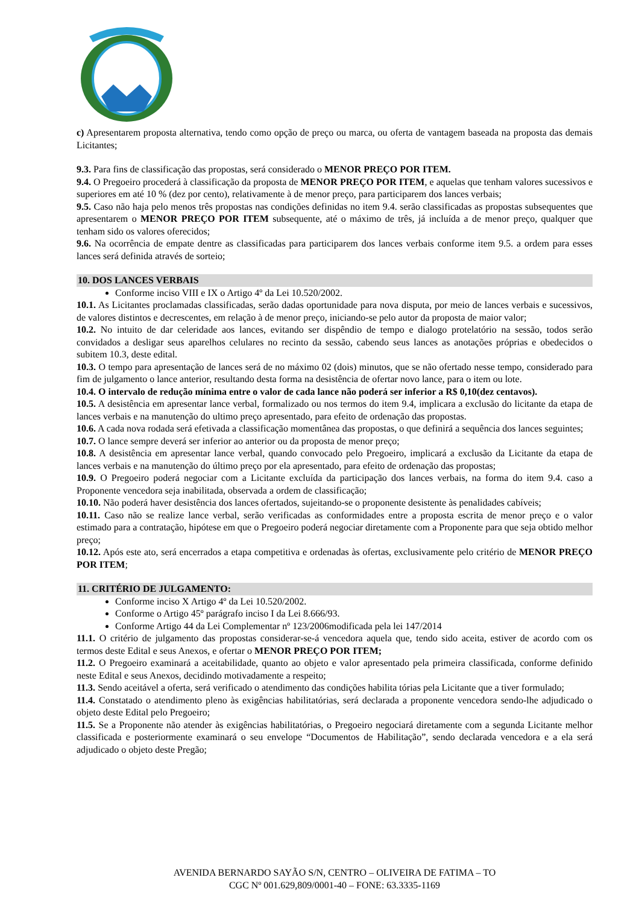c) Apresentarem proposta alternativa, tendo como opção de preço ou marca, ou oferta de vantagem baseada na proposta das demais Licitantes;
9.3. Para fins de classificação das propostas, será considerado o MENOR PREÇO POR ITEM.
9.4. O Pregoeiro procederá à classificação da proposta de MENOR PREÇO POR ITEM, e aquelas que tenham valores sucessivos e superiores em até 10 % (dez por cento), relativamente à de menor preço, para participarem dos lances verbais;
9.5. Caso não haja pelo menos três propostas nas condições definidas no item 9.4. serão classificadas as propostas subsequentes que apresentarem o MENOR PREÇO POR ITEM subsequente, até o máximo de três, já incluída a de menor preço, qualquer que tenham sido os valores oferecidos;
9.6. Na ocorrência de empate dentre as classificadas para participarem dos lances verbais conforme item 9.5. a ordem para esses lances será definida através de sorteio;
10. DOS LANCES VERBAIS
Conforme inciso VIII e IX o Artigo 4º da Lei 10.520/2002.
10.1. As Licitantes proclamadas classificadas, serão dadas oportunidade para nova disputa, por meio de lances verbais e sucessivos, de valores distintos e decrescentes, em relação à de menor preço, iniciando-se pelo autor da proposta de maior valor;
10.2. No intuito de dar celeridade aos lances, evitando ser dispêndio de tempo e dialogo protelatório na sessão, todos serão convidados a desligar seus aparelhos celulares no recinto da sessão, cabendo seus lances as anotações próprias e obedecidos o subitem 10.3, deste edital.
10.3. O tempo para apresentação de lances será de no máximo 02 (dois) minutos, que se não ofertado nesse tempo, considerado para fim de julgamento o lance anterior, resultando desta forma na desistência de ofertar novo lance, para o item ou lote.
10.4. O intervalo de redução mínima entre o valor de cada lance não poderá ser inferior a R$ 0,10(dez centavos).
10.5. A desistência em apresentar lance verbal, formalizado ou nos termos do item 9.4, implicara a exclusão do licitante da etapa de lances verbais e na manutenção do ultimo preço apresentado, para efeito de ordenação das propostas.
10.6. A cada nova rodada será efetivada a classificação momentânea das propostas, o que definirá a sequência dos lances seguintes;
10.7. O lance sempre deverá ser inferior ao anterior ou da proposta de menor preço;
10.8. A desistência em apresentar lance verbal, quando convocado pelo Pregoeiro, implicará a exclusão da Licitante da etapa de lances verbais e na manutenção do último preço por ela apresentado, para efeito de ordenação das propostas;
10.9. O Pregoeiro poderá negociar com a Licitante excluída da participação dos lances verbais, na forma do item 9.4. caso a Proponente vencedora seja inabilitada, observada a ordem de classificação;
10.10. Não poderá haver desistência dos lances ofertados, sujeitando-se o proponente desistente às penalidades cabíveis;
10.11. Caso não se realize lance verbal, serão verificadas as conformidades entre a proposta escrita de menor preço e o valor estimado para a contratação, hipótese em que o Pregoeiro poderá negociar diretamente com a Proponente para que seja obtido melhor preço;
10.12. Após este ato, será encerrados a etapa competitiva e ordenadas às ofertas, exclusivamente pelo critério de MENOR PREÇO POR ITEM;
11. CRITÉRIO DE JULGAMENTO:
Conforme inciso X Artigo 4º da Lei 10.520/2002.
Conforme o Artigo 45º parágrafo inciso I da Lei 8.666/93.
Conforme Artigo 44 da Lei Complementar nº 123/2006modificada pela lei 147/2014
11.1. O critério de julgamento das propostas considerar-se-á vencedora aquela que, tendo sido aceita, estiver de acordo com os termos deste Edital e seus Anexos, e ofertar o MENOR PREÇO POR ITEM;
11.2. O Pregoeiro examinará a aceitabilidade, quanto ao objeto e valor apresentado pela primeira classificada, conforme definido neste Edital e seus Anexos, decidindo motivadamente a respeito;
11.3. Sendo aceitável a oferta, será verificado o atendimento das condições habilita tórias pela Licitante que a tiver formulado;
11.4. Constatado o atendimento pleno às exigências habilitatórias, será declarada a proponente vencedora sendo-lhe adjudicado o objeto deste Edital pelo Pregoeiro;
11.5. Se a Proponente não atender às exigências habilitatórias, o Pregoeiro negociará diretamente com a segunda Licitante melhor classificada e posteriormente examinará o seu envelope “Documentos de Habilitação”, sendo declarada vencedora e a ela será adjudicado o objeto deste Pregão;
AVENIDA BERNARDO SAYÃO S/N, CENTRO – OLIVEIRA DE FATIMA – TO
CGC Nº 001.629,809/0001-40 – FONE: 63.3335-1169